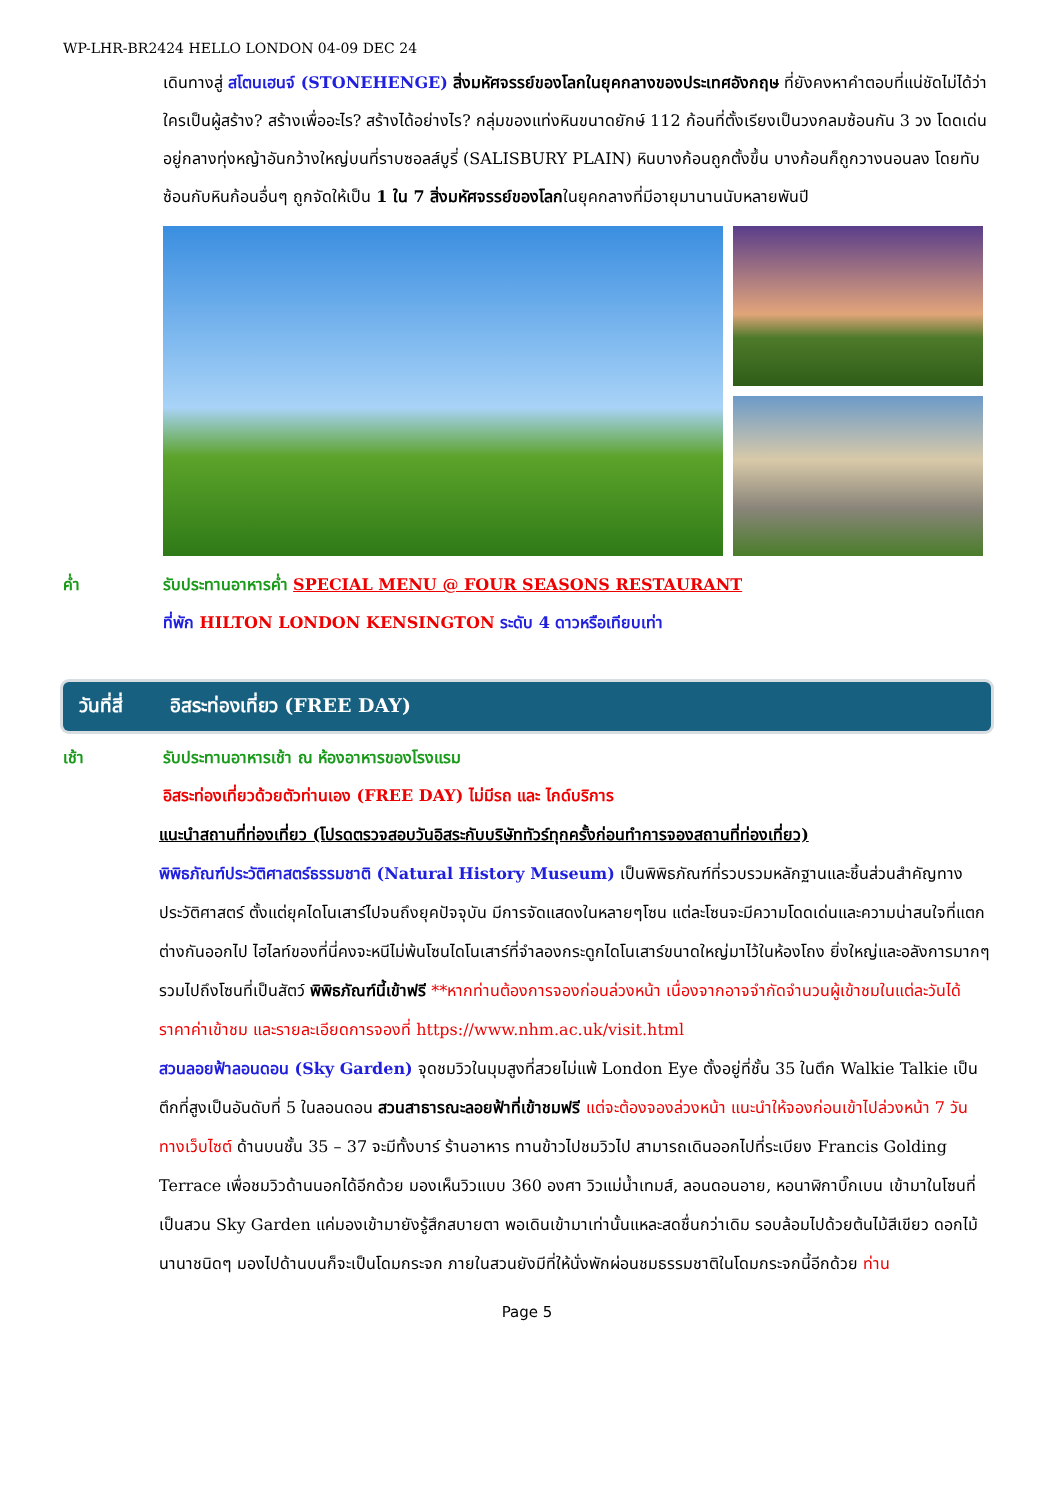WP-LHR-BR2424 HELLO LONDON 04-09 DEC 24
เดินทางสู่ สโตนเฮนจ์ (STONEHENGE) สิ่งมหัศจรรย์ของโลกในยุคกลางของประเทศอังกฤษ ที่ยังคงหาคำตอบที่แน่ชัดไม่ได้ว่าใครเป็นผู้สร้าง? สร้างเพื่ออะไร? สร้างได้อย่างไร? กลุ่มของแท่งหินขนาดยักษ์ 112 ก้อนที่ตั้งเรียงเป็นวงกลมซ้อนกัน 3 วง โดดเด่นอยู่กลางทุ่งหญ้าอันกว้างใหญ่บนที่ราบซอลส์บูรี่ (SALISBURY PLAIN) หินบางก้อนถูกตั้งขึ้น บางก้อนก็ถูกวางนอนลง โดยทับซ้อนกับหินก้อนอื่นๆ ถูกจัดให้เป็น 1 ใน 7 สิ่งมหัศจรรย์ของโลกในยุคกลางที่มีอายุมานานนับหลายพันปี
ค่ำ รับประทานอาหารค่ำ SPECIAL MENU @ FOUR SEASONS RESTAURANT
ที่พัก HILTON LONDON KENSINGTON ระดับ 4 ดาวหรือเทียบเท่า
วันที่สี่ อิสระท่องเที่ยว (FREE DAY)
เช้า รับประทานอาหารเช้า ณ ห้องอาหารของโรงแรม
อิสระท่องเที่ยวด้วยตัวท่านเอง (FREE DAY) ไม่มีรถ และ ไกด์บริการ
แนะนำสถานที่ท่องเที่ยว (โปรดตรวจสอบวันอิสระกับบริษัททัวร์ทุกครั้งก่อนทำการจองสถานที่ท่องเที่ยว)
พิพิธภัณฑ์ประวัติศาสตร์ธรรมชาติ (Natural History Museum) เป็นพิพิธภัณฑ์ที่รวบรวมหลักฐานและชิ้นส่วนสำคัญทางประวัติศาสตร์ ตั้งแต่ยุคไดโนเสาร์ไปจนถึงยุคปัจจุบัน มีการจัดแสดงในหลายๆโซน แต่ละโซนจะมีความโดดเด่นและความน่าสนใจที่แตกต่างกันออกไป ไฮไลท์ของที่นี่คงจะหนีไม่พ้นโซนไดโนเสาร์ที่จำลองกระดูกไดโนเสาร์ขนาดใหญ่มาไว้ในห้องโถง ยิ่งใหญ่และอลังการมากๆ รวมไปถึงโซนที่เป็นสัตว์ พิพิธภัณฑ์นี้เข้าฟรี **หากท่านต้องการจองก่อนล่วงหน้า เนื่องจากอาจจำกัดจำนวนผู้เข้าชมในแต่ละวันได้ ราคาค่าเข้าชม และรายละเอียดการจองที่ https://www.nhm.ac.uk/visit.html
สวนลอยฟ้าลอนดอน (Sky Garden) จุดชมวิวในมุมสูงที่สวยไม่แพ้ London Eye ตั้งอยู่ที่ชั้น 35 ในตึก Walkie Talkie เป็นตึกที่สูงเป็นอันดับที่ 5 ในลอนดอน สวนสาธารณะลอยฟ้าที่เข้าชมฟรี แต่จะต้องจองล่วงหน้า แนะนำให้จองก่อนเข้าไปล่วงหน้า 7 วันทางเว็บไซต์ ด้านบนชั้น 35 – 37 จะมีทั้งบาร์ ร้านอาหาร ทานข้าวไปชมวิวไป สามารถเดินออกไปที่ระเบียง Francis Golding Terrace เพื่อชมวิวด้านนอกได้อีกด้วย มองเห็นวิวแบบ 360 องศา วิวแม่น้ำเทมส์, ลอนดอนอาย, หอนาฬิกาบิ๊กเบน เข้ามาในโซนที่เป็นสวน Sky Garden แค่มองเข้ามายังรู้สึกสบายตา พอเดินเข้ามาเท่านั้นแหละสดชื่นกว่าเดิม รอบล้อมไปด้วยต้นไม้สีเขียว ดอกไม้นานาชนิดๆ มองไปด้านบนก็จะเป็นโดมกระจก ภายในสวนยังมีที่ให้นั่งพักผ่อนชมธรรมชาติในโดมกระจกนี้อีกด้วย ท่าน
Page 5